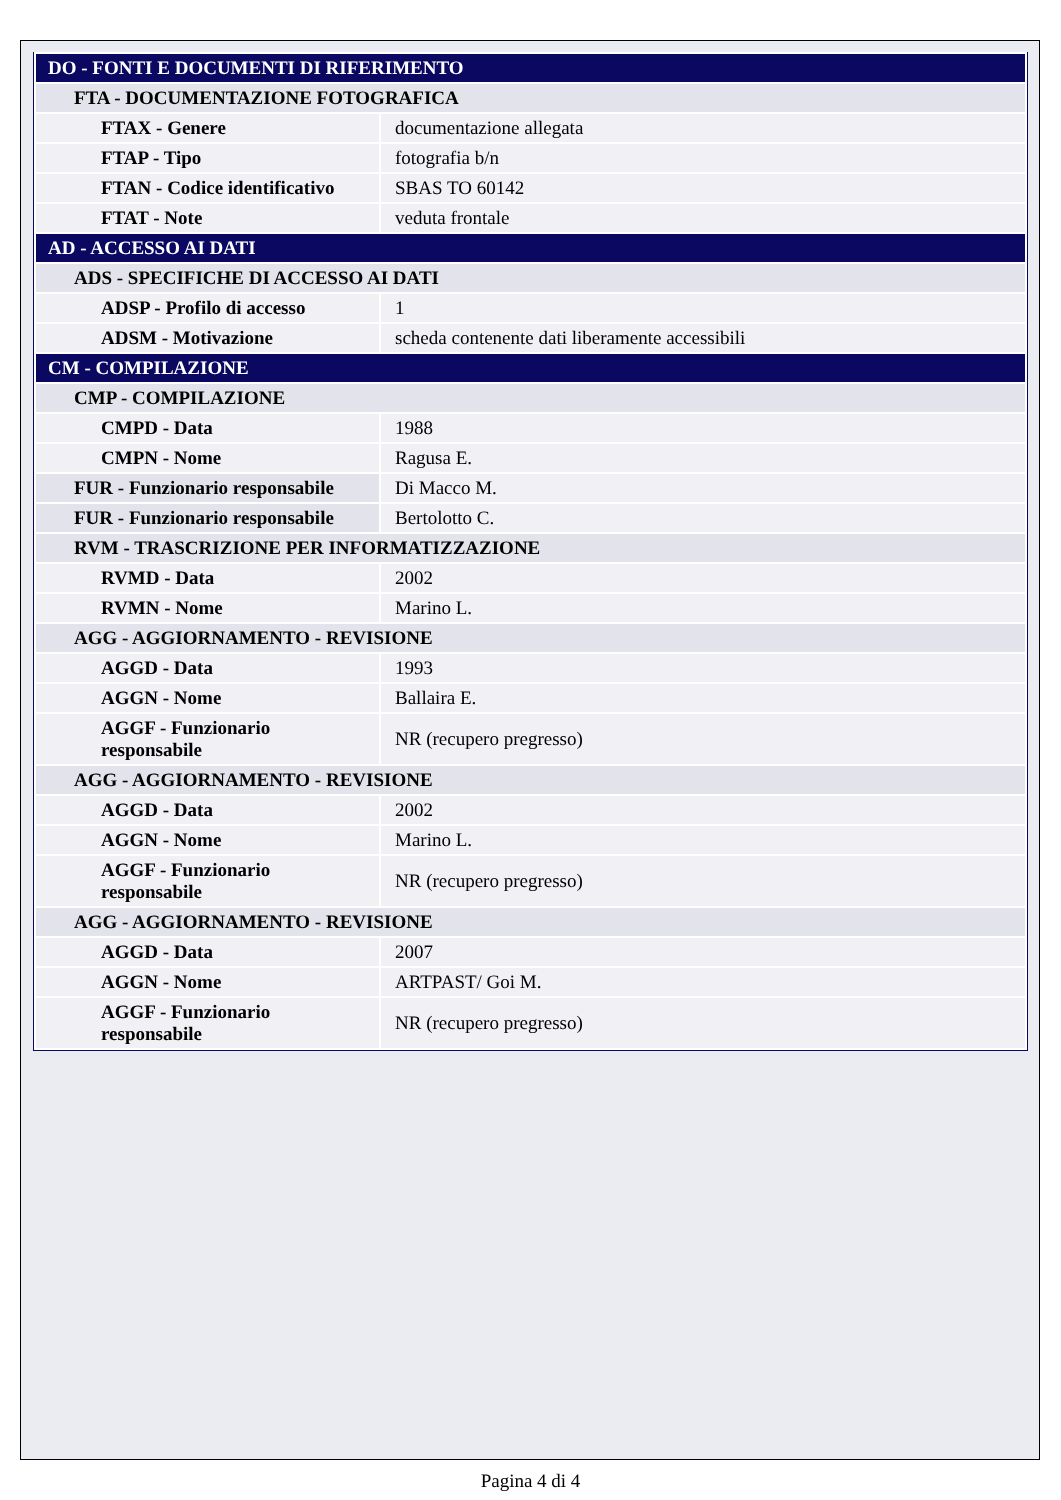| DO - FONTI E DOCUMENTI DI RIFERIMENTO | |
| FTA - DOCUMENTAZIONE FOTOGRAFICA | |
| FTAX - Genere | documentazione allegata |
| FTAP - Tipo | fotografia b/n |
| FTAN - Codice identificativo | SBAS TO 60142 |
| FTAT - Note | veduta frontale |
| AD - ACCESSO AI DATI | |
| ADS - SPECIFICHE DI ACCESSO AI DATI | |
| ADSP - Profilo di accesso | 1 |
| ADSM - Motivazione | scheda contenente dati liberamente accessibili |
| CM - COMPILAZIONE | |
| CMP - COMPILAZIONE | |
| CMPD - Data | 1988 |
| CMPN - Nome | Ragusa E. |
| FUR - Funzionario responsabile | Di Macco M. |
| FUR - Funzionario responsabile | Bertolotto C. |
| RVM - TRASCRIZIONE PER INFORMATIZZAZIONE | |
| RVMD - Data | 2002 |
| RVMN - Nome | Marino L. |
| AGG - AGGIORNAMENTO - REVISIONE | |
| AGGD - Data | 1993 |
| AGGN - Nome | Ballaira E. |
| AGGF - Funzionario responsabile | NR (recupero pregresso) |
| AGG - AGGIORNAMENTO - REVISIONE | |
| AGGD - Data | 2002 |
| AGGN - Nome | Marino L. |
| AGGF - Funzionario responsabile | NR (recupero pregresso) |
| AGG - AGGIORNAMENTO - REVISIONE | |
| AGGD - Data | 2007 |
| AGGN - Nome | ARTPAST/ Goi M. |
| AGGF - Funzionario responsabile | NR (recupero pregresso) |
Pagina 4 di 4